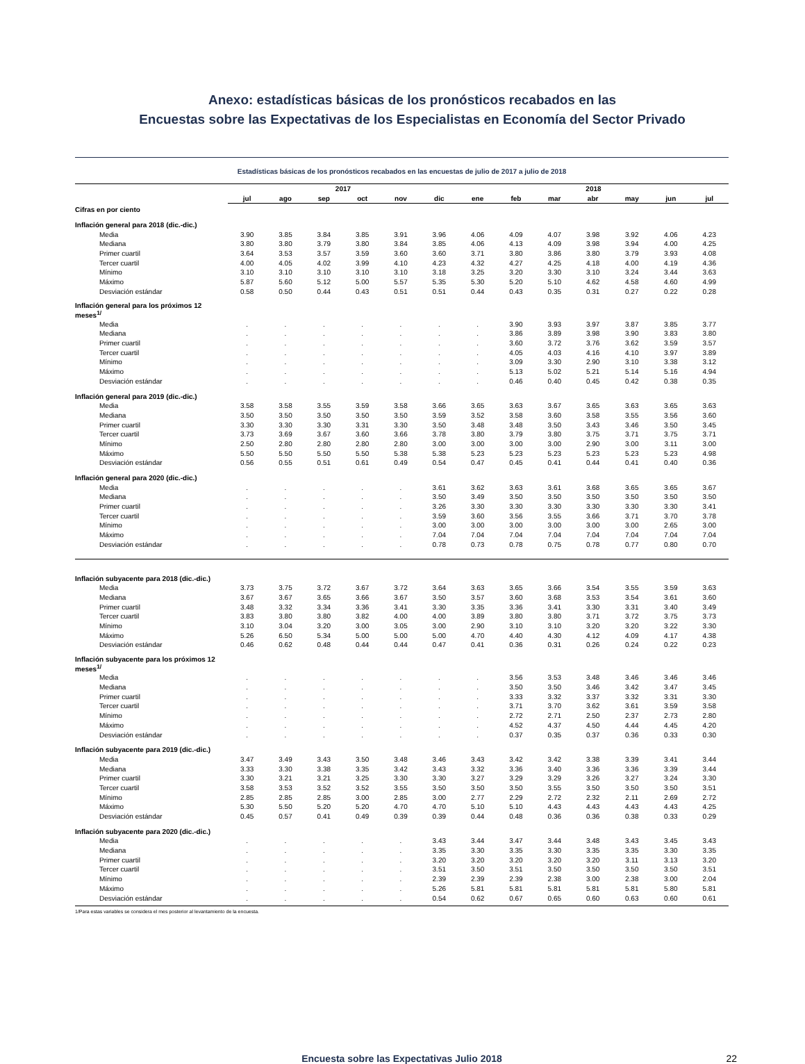Anexo: estadísticas básicas de los pronósticos recabados en las
Encuestas sobre las Expectativas de los Especialistas en Economía del Sector Privado
Estadísticas básicas de los pronósticos recabados en las encuestas de julio de 2017 a julio de 2018
| | 2017 | | | | | | 2018 | | | | | | |
| --- | --- | --- | --- | --- | --- | --- | --- | --- | --- | --- | --- | --- | --- |
| | jul | ago | sep | oct | nov | dic | ene | feb | mar | abr | may | jun | jul |
| Cifras en por ciento | | | | | | | | | | | | | |
| Inflación general para 2018 (dic.-dic.) | | | | | | | | | | | | | |
| Media | 3.90 | 3.85 | 3.84 | 3.85 | 3.91 | 3.96 | 4.06 | 4.09 | 4.07 | 3.98 | 3.92 | 4.06 | 4.23 |
| Mediana | 3.80 | 3.80 | 3.79 | 3.80 | 3.84 | 3.85 | 4.06 | 4.13 | 4.09 | 3.98 | 3.94 | 4.00 | 4.25 |
| Primer cuartil | 3.64 | 3.53 | 3.57 | 3.59 | 3.60 | 3.60 | 3.71 | 3.80 | 3.86 | 3.80 | 3.79 | 3.93 | 4.08 |
| Tercer cuartil | 4.00 | 4.05 | 4.02 | 3.99 | 4.10 | 4.23 | 4.32 | 4.27 | 4.25 | 4.18 | 4.00 | 4.19 | 4.36 |
| Mínimo | 3.10 | 3.10 | 3.10 | 3.10 | 3.10 | 3.18 | 3.25 | 3.20 | 3.30 | 3.10 | 3.24 | 3.44 | 3.63 |
| Máximo | 5.87 | 5.60 | 5.12 | 5.00 | 5.57 | 5.35 | 5.30 | 5.20 | 5.10 | 4.62 | 4.58 | 4.60 | 4.99 |
| Desviación estándar | 0.58 | 0.50 | 0.44 | 0.43 | 0.51 | 0.51 | 0.44 | 0.43 | 0.35 | 0.31 | 0.27 | 0.22 | 0.28 |
| Inflación general para los próximos 12 meses<sup>1/</sup> | | | | | | | | | | | | | |
| Media | . | . | . | . | . | . | . | 3.90 | 3.93 | 3.97 | 3.87 | 3.85 | 3.77 |
| Mediana | . | . | . | . | . | . | . | 3.86 | 3.89 | 3.98 | 3.90 | 3.83 | 3.80 |
| Primer cuartil | . | . | . | . | . | . | . | 3.60 | 3.72 | 3.76 | 3.62 | 3.59 | 3.57 |
| Tercer cuartil | . | . | . | . | . | . | . | 4.05 | 4.03 | 4.16 | 4.10 | 3.97 | 3.89 |
| Mínimo | . | . | . | . | . | . | . | 3.09 | 3.30 | 2.90 | 3.10 | 3.38 | 3.12 |
| Máximo | . | . | . | . | . | . | . | 5.13 | 5.02 | 5.21 | 5.14 | 5.16 | 4.94 |
| Desviación estándar | . | . | . | . | . | . | . | 0.46 | 0.40 | 0.45 | 0.42 | 0.38 | 0.35 |
| Inflación general para 2019 (dic.-dic.) | | | | | | | | | | | | | |
| Media | 3.58 | 3.58 | 3.55 | 3.59 | 3.58 | 3.66 | 3.65 | 3.63 | 3.67 | 3.65 | 3.63 | 3.65 | 3.63 |
| Mediana | 3.50 | 3.50 | 3.50 | 3.50 | 3.50 | 3.59 | 3.52 | 3.58 | 3.60 | 3.58 | 3.55 | 3.56 | 3.60 |
| Primer cuartil | 3.30 | 3.30 | 3.30 | 3.31 | 3.30 | 3.50 | 3.48 | 3.48 | 3.50 | 3.43 | 3.46 | 3.50 | 3.45 |
| Tercer cuartil | 3.73 | 3.69 | 3.67 | 3.60 | 3.66 | 3.78 | 3.80 | 3.79 | 3.80 | 3.75 | 3.71 | 3.75 | 3.71 |
| Mínimo | 2.50 | 2.80 | 2.80 | 2.80 | 2.80 | 3.00 | 3.00 | 3.00 | 3.00 | 2.90 | 3.00 | 3.11 | 3.00 |
| Máximo | 5.50 | 5.50 | 5.50 | 5.50 | 5.38 | 5.38 | 5.23 | 5.23 | 5.23 | 5.23 | 5.23 | 5.23 | 4.98 |
| Desviación estándar | 0.56 | 0.55 | 0.51 | 0.61 | 0.49 | 0.54 | 0.47 | 0.45 | 0.41 | 0.44 | 0.41 | 0.40 | 0.36 |
| Inflación general para 2020 (dic.-dic.) | | | | | | | | | | | | | |
| Media | . | . | . | . | . | 3.61 | 3.62 | 3.63 | 3.61 | 3.68 | 3.65 | 3.65 | 3.67 |
| Mediana | . | . | . | . | . | 3.50 | 3.49 | 3.50 | 3.50 | 3.50 | 3.50 | 3.50 | 3.50 |
| Primer cuartil | . | . | . | . | . | 3.26 | 3.30 | 3.30 | 3.30 | 3.30 | 3.30 | 3.30 | 3.41 |
| Tercer cuartil | . | . | . | . | . | 3.59 | 3.60 | 3.56 | 3.55 | 3.66 | 3.71 | 3.70 | 3.78 |
| Mínimo | . | . | . | . | . | 3.00 | 3.00 | 3.00 | 3.00 | 3.00 | 3.00 | 2.65 | 3.00 |
| Máximo | . | . | . | . | . | 7.04 | 7.04 | 7.04 | 7.04 | 7.04 | 7.04 | 7.04 | 7.04 |
| Desviación estándar | . | . | . | . | . | 0.78 | 0.73 | 0.78 | 0.75 | 0.78 | 0.77 | 0.80 | 0.70 |
| Inflación subyacente para 2018 (dic.-dic.) | | | | | | | | | | | | | |
| Media | 3.73 | 3.75 | 3.72 | 3.67 | 3.72 | 3.64 | 3.63 | 3.65 | 3.66 | 3.54 | 3.55 | 3.59 | 3.63 |
| Mediana | 3.67 | 3.67 | 3.65 | 3.66 | 3.67 | 3.50 | 3.57 | 3.60 | 3.68 | 3.53 | 3.54 | 3.61 | 3.60 |
| Primer cuartil | 3.48 | 3.32 | 3.34 | 3.36 | 3.41 | 3.30 | 3.35 | 3.36 | 3.41 | 3.30 | 3.31 | 3.40 | 3.49 |
| Tercer cuartil | 3.83 | 3.80 | 3.80 | 3.82 | 4.00 | 4.00 | 3.89 | 3.80 | 3.80 | 3.71 | 3.72 | 3.75 | 3.73 |
| Mínimo | 3.10 | 3.04 | 3.20 | 3.00 | 3.05 | 3.00 | 2.90 | 3.10 | 3.10 | 3.20 | 3.20 | 3.22 | 3.30 |
| Máximo | 5.26 | 6.50 | 5.34 | 5.00 | 5.00 | 5.00 | 4.70 | 4.40 | 4.30 | 4.12 | 4.09 | 4.17 | 4.38 |
| Desviación estándar | 0.46 | 0.62 | 0.48 | 0.44 | 0.44 | 0.47 | 0.41 | 0.36 | 0.31 | 0.26 | 0.24 | 0.22 | 0.23 |
| Inflación subyacente para los próximos 12 meses<sup>1/</sup> | | | | | | | | | | | | | |
| Media | . | . | . | . | . | . | . | 3.56 | 3.53 | 3.48 | 3.46 | 3.46 | 3.46 |
| Mediana | . | . | . | . | . | . | . | 3.50 | 3.50 | 3.46 | 3.42 | 3.47 | 3.45 |
| Primer cuartil | . | . | . | . | . | . | . | 3.33 | 3.32 | 3.37 | 3.32 | 3.31 | 3.30 |
| Tercer cuartil | . | . | . | . | . | . | . | 3.71 | 3.70 | 3.62 | 3.61 | 3.59 | 3.58 |
| Mínimo | . | . | . | . | . | . | . | 2.72 | 2.71 | 2.50 | 2.37 | 2.73 | 2.80 |
| Máximo | . | . | . | . | . | . | . | 4.52 | 4.37 | 4.50 | 4.44 | 4.45 | 4.20 |
| Desviación estándar | . | . | . | . | . | . | . | 0.37 | 0.35 | 0.37 | 0.36 | 0.33 | 0.30 |
| Inflación subyacente para 2019 (dic.-dic.) | | | | | | | | | | | | | |
| Media | 3.47 | 3.49 | 3.43 | 3.50 | 3.48 | 3.46 | 3.43 | 3.42 | 3.42 | 3.38 | 3.39 | 3.41 | 3.44 |
| Mediana | 3.33 | 3.30 | 3.38 | 3.35 | 3.42 | 3.43 | 3.32 | 3.36 | 3.40 | 3.36 | 3.36 | 3.39 | 3.44 |
| Primer cuartil | 3.30 | 3.21 | 3.21 | 3.25 | 3.30 | 3.30 | 3.27 | 3.29 | 3.29 | 3.26 | 3.27 | 3.24 | 3.30 |
| Tercer cuartil | 3.58 | 3.53 | 3.52 | 3.52 | 3.55 | 3.50 | 3.50 | 3.50 | 3.55 | 3.50 | 3.50 | 3.50 | 3.51 |
| Mínimo | 2.85 | 2.85 | 2.85 | 3.00 | 2.85 | 3.00 | 2.77 | 2.29 | 2.72 | 2.32 | 2.11 | 2.69 | 2.72 |
| Máximo | 5.30 | 5.50 | 5.20 | 5.20 | 4.70 | 4.70 | 5.10 | 5.10 | 4.43 | 4.43 | 4.43 | 4.43 | 4.25 |
| Desviación estándar | 0.45 | 0.57 | 0.41 | 0.49 | 0.39 | 0.39 | 0.44 | 0.48 | 0.36 | 0.36 | 0.38 | 0.33 | 0.29 |
| Inflación subyacente para 2020 (dic.-dic.) | | | | | | | | | | | | | |
| Media | . | . | . | . | . | 3.43 | 3.44 | 3.47 | 3.44 | 3.48 | 3.43 | 3.45 | 3.43 |
| Mediana | . | . | . | . | . | 3.35 | 3.30 | 3.35 | 3.30 | 3.35 | 3.35 | 3.30 | 3.35 |
| Primer cuartil | . | . | . | . | . | 3.20 | 3.20 | 3.20 | 3.20 | 3.20 | 3.11 | 3.13 | 3.20 |
| Tercer cuartil | . | . | . | . | . | 3.51 | 3.50 | 3.51 | 3.50 | 3.50 | 3.50 | 3.50 | 3.51 |
| Mínimo | . | . | . | . | . | 2.39 | 2.39 | 2.39 | 2.38 | 3.00 | 2.38 | 3.00 | 2.04 |
| Máximo | . | . | . | . | . | 5.26 | 5.81 | 5.81 | 5.81 | 5.81 | 5.81 | 5.80 | 5.81 |
| Desviación estándar | . | . | . | . | . | 0.54 | 0.62 | 0.67 | 0.65 | 0.60 | 0.63 | 0.60 | 0.61 |
1/Para estas variables se considera el mes posterior al levantamiento de la encuesta.
Encuesta sobre las Expectativas Julio 2018 22